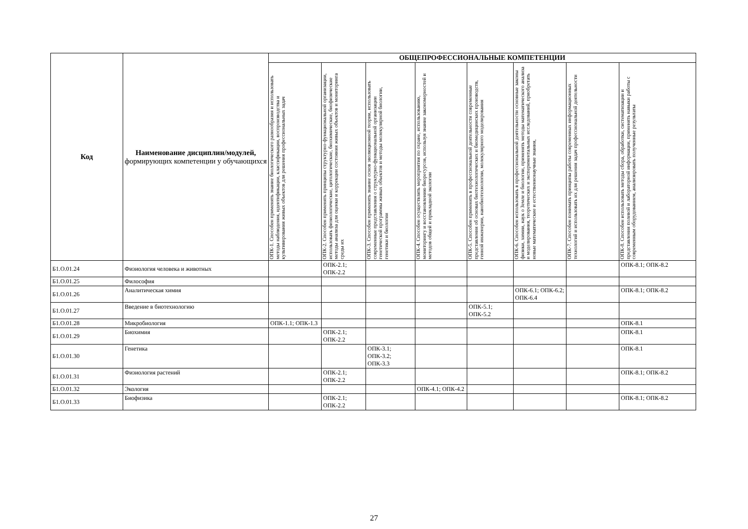| Код | Наименование дисциплин/модулей, формирующих компетенции у обучающихся | ОБЩЕПРОФЕССИОНАЛЬНЫЕ КОМПЕТЕНЦИИ | | | | | | | |
| --- | --- | --- | --- | --- | --- | --- | --- | --- | --- |
| | | ОПК-1. Способен применять знание биологического разнообразия и использовать методы наблюдения, идентификации, классификации, воспроизводства и культивирования живых объектов для решения профессиональных задач | ОПК-2. Способен применять принципы структурно-функциональной организации, использовать физиологические, цитологические, биохимические, биофизические методы анализа для оценки и коррекции состояния живых объектов и мониторинга среды их | ОПК-3. Способен применять знание основ эволюционной теории, использовать современные представления о структурно-функциональной организации генетической программы живых объектов и методы молекулярной биологии, генетики и биологии | ОПК-4. Способен осуществлять мероприятия по охране, использованию, мониторингу и восстановлению биоресурсов, используя знание закономерностей и методов общей и прикладной экологии | ОПК-5. Способен применять в профессиональной деятельности современные представления об основах биотехнологических и биомедицинских производств, генной инженерии, нанобиотехнологии, молекулярного моделирования | ОПК-6. Способен использовать в профессиональной деятельности основные законы физики, химии, наук о Земле и биологии, применять методы математического анализа и моделирования, теоретических и экспериментальных исследований, приобретать новые математические и естественнонаучные знания, | ОПК-7. Способен понимать принципы работы современных информационных технологий и использовать их для решения задач профессиональной деятельности | ОПК-8. Способен использовать методы сбора, обработки, систематизации и представления полевой и лабораторной информации, применять навыки работы с современным оборудованием, анализировать полученные результаты |
| Б1.О.01.24 | Физиология человека и животных | | ОПК-2.1; ОПК-2.2 | | | | | | ОПК-8.1; ОПК-8.2 |
| Б1.О.01.25 | Философия | | | | | | | | |
| Б1.О.01.26 | Аналитическая химия | | | | | | ОПК-6.1; ОПК-6.2; ОПК-6.4 | | ОПК-8.1; ОПК-8.2 |
| Б1.О.01.27 | Введение в биотехнологию | | | | | ОПК-5.1; ОПК-5.2 | | | |
| Б1.О.01.28 | Микробиология | ОПК-1.1; ОПК-1.3 | | | | | | | ОПК-8.1 |
| Б1.О.01.29 | Биохимия | | ОПК-2.1; ОПК-2.2 | | | | | | ОПК-8.1 |
| Б1.О.01.30 | Генетика | | | ОПК-3.1; ОПК-3.2; ОПК-3.3 | | | | | ОПК-8.1 |
| Б1.О.01.31 | Физиология растений | | ОПК-2.1; ОПК-2.2 | | | | | | ОПК-8.1; ОПК-8.2 |
| Б1.О.01.32 | Экология | | | | ОПК-4.1; ОПК-4.2 | | | | |
| Б1.О.01.33 | Биофизика | | ОПК-2.1; ОПК-2.2 | | | | | | ОПК-8.1; ОПК-8.2 |
27